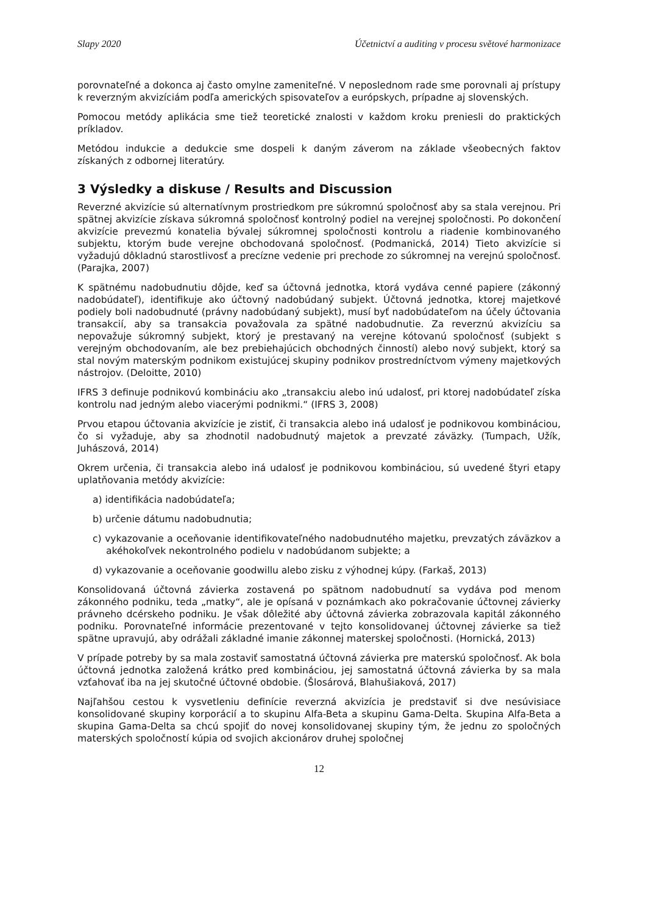Slapy 2020 Účetnictví a auditing v procesu světové harmonizace
porovnateľné a dokonca aj často omylne zameniteľné. V neposlednom rade sme porovnali aj prístupy k reverzným akvizíciám podľa amerických spisovateľov a európskych, prípadne aj slovenských.
Pomocou metódy aplikácia sme tiež teoretické znalosti v každom kroku preniesli do praktických príkladov.
Metódou indukcie a dedukcie sme dospeli k daným záverom na základe všeobecných faktov získaných z odbornej literatúry.
3 Výsledky a diskuse / Results and Discussion
Reverzné akvizície sú alternatívnym prostriedkom pre súkromnú spoločnosť aby sa stala verejnou. Pri spätnej akvizície získava súkromná spoločnosť kontrolný podiel na verejnej spoločnosti. Po dokončení akvizície prevezmú konatelia bývalej súkromnej spoločnosti kontrolu a riadenie kombinovaného subjektu, ktorým bude verejne obchodovaná spoločnosť. (Podmanická, 2014) Tieto akvizície si vyžadujú dôkladnú starostlivosť a precízne vedenie pri prechode zo súkromnej na verejnú spoločnosť. (Parajka, 2007)
K spätnému nadobudnutiu dôjde, keď sa účtovná jednotka, ktorá vydáva cenné papiere (zákonný nadobúdateľ), identifikuje ako účtovný nadobúdaný subjekt. Účtovná jednotka, ktorej majetkové podiely boli nadobudnuté (právny nadobúdaný subjekt), musí byť nadobúdateľom na účely účtovania transakcií, aby sa transakcia považovala za spätné nadobudnutie. Za reverznú akvizíciu sa nepovažuje súkromný subjekt, ktorý je prestavaný na verejne kótovanú spoločnosť (subjekt s verejným obchodovaním, ale bez prebiehajúcich obchodných činností) alebo nový subjekt, ktorý sa stal novým materským podnikom existujúcej skupiny podnikov prostredníctvom výmeny majetkových nástrojov. (Deloitte, 2010)
IFRS 3 definuje podnikovú kombináciu ako „transakciu alebo inú udalosť, pri ktorej nadobúdateľ získa kontrolu nad jedným alebo viacerými podnikmi.“ (IFRS 3, 2008)
Prvou etapou účtovania akvizície je zistiť, či transakcia alebo iná udalosť je podnikovou kombináciou, čo si vyžaduje, aby sa zhodnotil nadobudnutý majetok a prevzaté záväzky. (Tumpach, Užík, Juhászová, 2014)
Okrem určenia, či transakcia alebo iná udalosť je podnikovou kombináciou, sú uvedené štyri etapy uplatňovania metódy akvizície:
a) identifikácia nadobúdateľa;
b) určenie dátumu nadobudnutia;
c) vykazovanie a oceňovanie identifikovateľného nadobudnutého majetku, prevzatých záväzkov a akéhokoľvek nekontrolného podielu v nadobúdanom subjekte; a
d) vykazovanie a oceňovanie goodwillu alebo zisku z výhodnej kúpy. (Farkaš, 2013)
Konsolidovaná účtovná závierka zostavená po spätnom nadobudnutí sa vydáva pod menom zákonného podniku, teda „matky“, ale je opísaná v poznámkach ako pokračovanie účtovnej závierky právneho dcérskeho podniku. Je však dôležité aby účtovná závierka zobrazovala kapitál zákonného podniku. Porovnateľné informácie prezentované v tejto konsolidovanej účtovnej závierke sa tiež spätne upravujú, aby odrážali základné imanie zákonnej materskej spoločnosti. (Hornická, 2013)
V prípade potreby by sa mala zostaviť samostatná účtovná závierka pre materskú spoločnosť. Ak bola účtovná jednotka založená krátko pred kombináciou, jej samostatná účtovná závierka by sa mala vzťahovať iba na jej skutočné účtovné obdobie. (Šlosárová, Blahušiaková, 2017)
Najľahšou cestou k vysvetleniu definície reverzná akvizícia je predstaviť si dve nesúvisiace konsolidované skupiny korporácií a to skupinu Alfa-Beta a skupinu Gama-Delta. Skupina Alfa-Beta a skupina Gama-Delta sa chcú spojiť do novej konsolidovanej skupiny tým, že jednu zo spoločných materských spoločností kúpia od svojich akcionárov druhej spoločnej
12